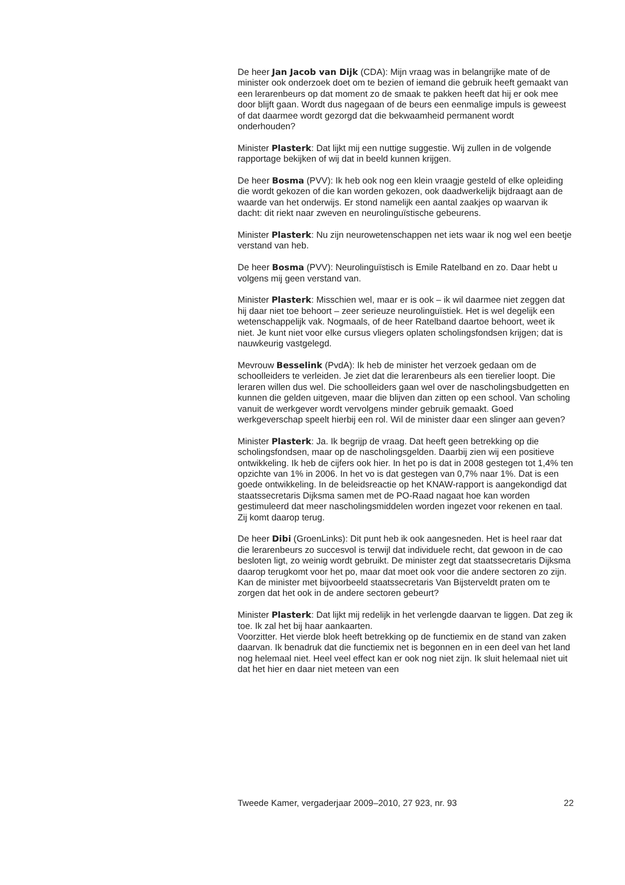De heer Jan Jacob van Dijk (CDA): Mijn vraag was in belangrijke mate of de minister ook onderzoek doet om te bezien of iemand die gebruik heeft gemaakt van een lerarenbeurs op dat moment zo de smaak te pakken heeft dat hij er ook mee door blijft gaan. Wordt dus nagegaan of de beurs een eenmalige impuls is geweest of dat daarmee wordt gezorgd dat die bekwaamheid permanent wordt onderhouden?
Minister Plasterk: Dat lijkt mij een nuttige suggestie. Wij zullen in de volgende rapportage bekijken of wij dat in beeld kunnen krijgen.
De heer Bosma (PVV): Ik heb ook nog een klein vraagje gesteld of elke opleiding die wordt gekozen of die kan worden gekozen, ook daadwerkelijk bijdraagt aan de waarde van het onderwijs. Er stond namelijk een aantal zaakjes op waarvan ik dacht: dit riekt naar zweven en neurolinguïstische gebeurens.
Minister Plasterk: Nu zijn neurowetenschappen net iets waar ik nog wel een beetje verstand van heb.
De heer Bosma (PVV): Neurolinguïstisch is Emile Ratelband en zo. Daar hebt u volgens mij geen verstand van.
Minister Plasterk: Misschien wel, maar er is ook – ik wil daarmee niet zeggen dat hij daar niet toe behoort – zeer serieuze neurolinguïstiek. Het is wel degelijk een wetenschappelijk vak. Nogmaals, of de heer Ratelband daartoe behoort, weet ik niet. Je kunt niet voor elke cursus vliegers oplaten scholingsfondsen krijgen; dat is nauwkeurig vastgelegd.
Mevrouw Besselink (PvdA): Ik heb de minister het verzoek gedaan om de schoolleiders te verleiden. Je ziet dat die lerarenbeurs als een tierelier loopt. Die leraren willen dus wel. Die schoolleiders gaan wel over de nascholingsbudgetten en kunnen die gelden uitgeven, maar die blijven dan zitten op een school. Van scholing vanuit de werkgever wordt vervolgens minder gebruik gemaakt. Goed werkgeverschap speelt hierbij een rol. Wil de minister daar een slinger aan geven?
Minister Plasterk: Ja. Ik begrijp de vraag. Dat heeft geen betrekking op die scholingsfondsen, maar op de nascholingsgelden. Daarbij zien wij een positieve ontwikkeling. Ik heb de cijfers ook hier. In het po is dat in 2008 gestegen tot 1,4% ten opzichte van 1% in 2006. In het vo is dat gestegen van 0,7% naar 1%. Dat is een goede ontwikkeling. In de beleidsreactie op het KNAW-rapport is aangekondigd dat staatssecretaris Dijksma samen met de PO-Raad nagaat hoe kan worden gestimuleerd dat meer nascholingsmiddelen worden ingezet voor rekenen en taal. Zij komt daarop terug.
De heer Dibi (GroenLinks): Dit punt heb ik ook aangesneden. Het is heel raar dat die lerarenbeurs zo succesvol is terwijl dat individuele recht, dat gewoon in de cao besloten ligt, zo weinig wordt gebruikt. De minister zegt dat staatssecretaris Dijksma daarop terugkomt voor het po, maar dat moet ook voor die andere sectoren zo zijn. Kan de minister met bijvoorbeeld staatssecretaris Van Bijsterveldt praten om te zorgen dat het ook in de andere sectoren gebeurt?
Minister Plasterk: Dat lijkt mij redelijk in het verlengde daarvan te liggen. Dat zeg ik toe. Ik zal het bij haar aankaarten.
Voorzitter. Het vierde blok heeft betrekking op de functiemix en de stand van zaken daarvan. Ik benadruk dat die functiemix net is begonnen en in een deel van het land nog helemaal niet. Heel veel effect kan er ook nog niet zijn. Ik sluit helemaal niet uit dat het hier en daar niet meteen van een
Tweede Kamer, vergaderjaar 2009–2010, 27 923, nr. 93 22